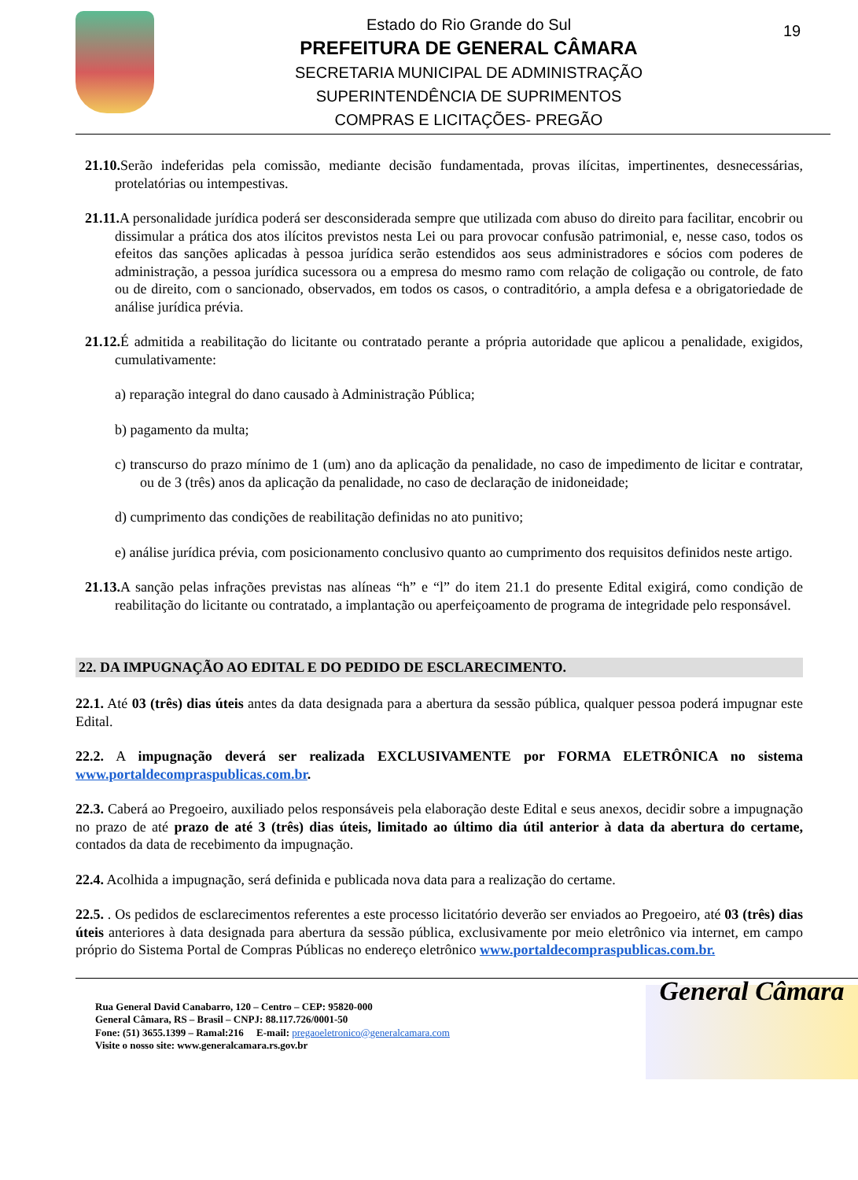Estado do Rio Grande do Sul
PREFEITURA DE GENERAL CÂMARA
SECRETARIA MUNICIPAL DE ADMINISTRAÇÃO
SUPERINTENDÊNCIA DE SUPRIMENTOS
COMPRAS E LICITAÇÕES- PREGÃO
19
21.10. Serão indeferidas pela comissão, mediante decisão fundamentada, provas ilícitas, impertinentes, desnecessárias, protelatórias ou intempestivas.
21.11. A personalidade jurídica poderá ser desconsiderada sempre que utilizada com abuso do direito para facilitar, encobrir ou dissimular a prática dos atos ilícitos previstos nesta Lei ou para provocar confusão patrimonial, e, nesse caso, todos os efeitos das sanções aplicadas à pessoa jurídica serão estendidos aos seus administradores e sócios com poderes de administração, a pessoa jurídica sucessora ou a empresa do mesmo ramo com relação de coligação ou controle, de fato ou de direito, com o sancionado, observados, em todos os casos, o contraditório, a ampla defesa e a obrigatoriedade de análise jurídica prévia.
21.12. É admitida a reabilitação do licitante ou contratado perante a própria autoridade que aplicou a penalidade, exigidos, cumulativamente:
a) reparação integral do dano causado à Administração Pública;
b) pagamento da multa;
c) transcurso do prazo mínimo de 1 (um) ano da aplicação da penalidade, no caso de impedimento de licitar e contratar, ou de 3 (três) anos da aplicação da penalidade, no caso de declaração de inidoneidade;
d) cumprimento das condições de reabilitação definidas no ato punitivo;
e) análise jurídica prévia, com posicionamento conclusivo quanto ao cumprimento dos requisitos definidos neste artigo.
21.13. A sanção pelas infrações previstas nas alíneas “h” e “l” do item 21.1 do presente Edital exigirá, como condição de reabilitação do licitante ou contratado, a implantação ou aperfeiçoamento de programa de integridade pelo responsável.
22. DA IMPUGNAÇÃO AO EDITAL E DO PEDIDO DE ESCLARECIMENTO.
22.1. Até 03 (três) dias úteis antes da data designada para a abertura da sessão pública, qualquer pessoa poderá impugnar este Edital.
22.2. A impugnação deverá ser realizada EXCLUSIVAMENTE por FORMA ELETRÔNICA no sistema www.portaldecompraspublicas.com.br.
22.3. Caberá ao Pregoeiro, auxiliado pelos responsáveis pela elaboração deste Edital e seus anexos, decidir sobre a impugnação no prazo de até prazo de até 3 (três) dias úteis, limitado ao último dia útil anterior à data da abertura do certame, contados da data de recebimento da impugnação.
22.4. Acolhida a impugnação, será definida e publicada nova data para a realização do certame.
22.5. . Os pedidos de esclarecimentos referentes a este processo licitatório deverão ser enviados ao Pregoeiro, até 03 (três) dias úteis anteriores à data designada para abertura da sessão pública, exclusivamente por meio eletrônico via internet, em campo próprio do Sistema Portal de Compras Públicas no endereço eletrônico www.portaldecompraspublicas.com.br.
Rua General David Canabarro, 120 – Centro – CEP: 95820-000
General Câmara, RS – Brasil – CNPJ: 88.117.726/0001-50
Fone: (51) 3655.1399 – Ramal:216 E-mail: pregaoeletronico@generalcamara.com
Visite o nosso site: www.generalcamara.rs.gov.br
General Câmara